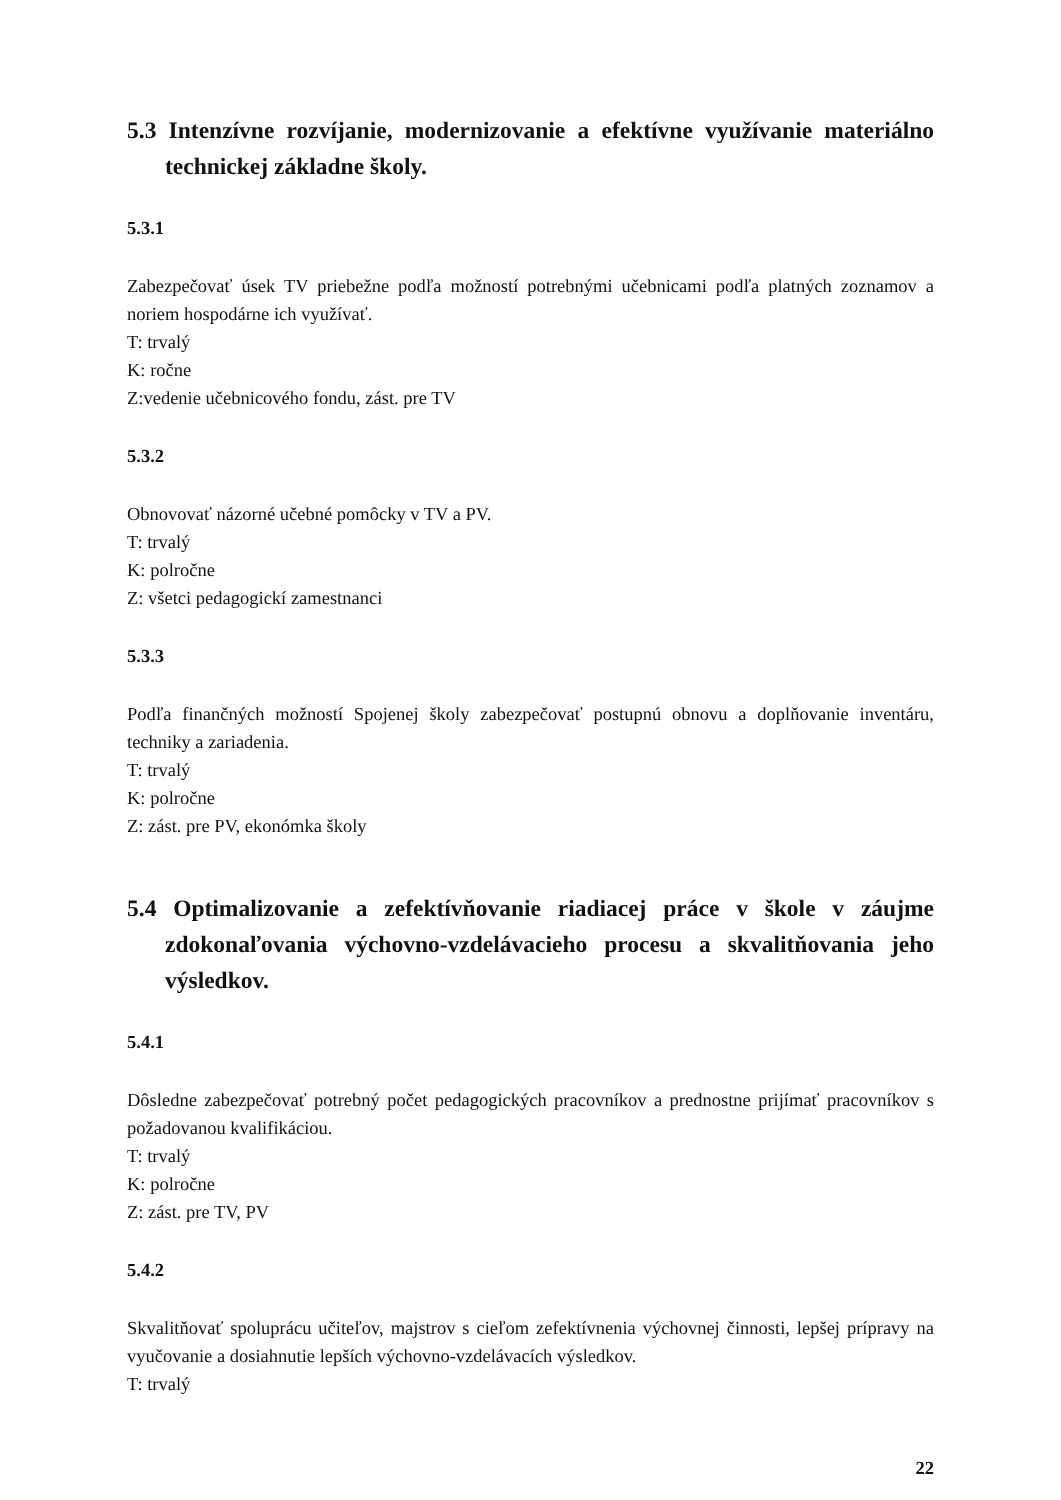5.3 Intenzívne rozvíjanie, modernizovanie a efektívne využívanie materiálno technickej základne školy.
5.3.1
Zabezpečovať úsek TV priebežne podľa možností potrebnými učebnicami podľa platných zoznamov a noriem hospodárne ich využívať.
T: trvalý
K: ročne
Z:vedenie učebnicového fondu, zást. pre TV
5.3.2
Obnovovať názorné učebné pomôcky v TV a PV.
T: trvalý
K: polročne
Z: všetci pedagogickí zamestnanci
5.3.3
Podľa finančných možností Spojenej školy zabezpečovať postupnú obnovu a doplňovanie inventáru, techniky a zariadenia.
T: trvalý
K: polročne
Z: zást. pre PV, ekonómka školy
5.4 Optimalizovanie a zefektívňovanie riadiacej práce v škole v záujme zdokonaľovania výchovno-vzdelávacieho procesu a skvalitňovania jeho výsledkov.
5.4.1
Dôsledne zabezpečovať potrebný počet pedagogických pracovníkov a prednostne prijímať pracovníkov s požadovanou kvalifikáciou.
T: trvalý
K: polročne
Z: zást. pre TV, PV
5.4.2
Skvalitňovať spoluprácu učiteľov, majstrov s cieľom zefektívnenia výchovnej činnosti, lepšej prípravy na vyučovanie a dosiahnutie lepších výchovno-vzdelávacích výsledkov.
T: trvalý
22